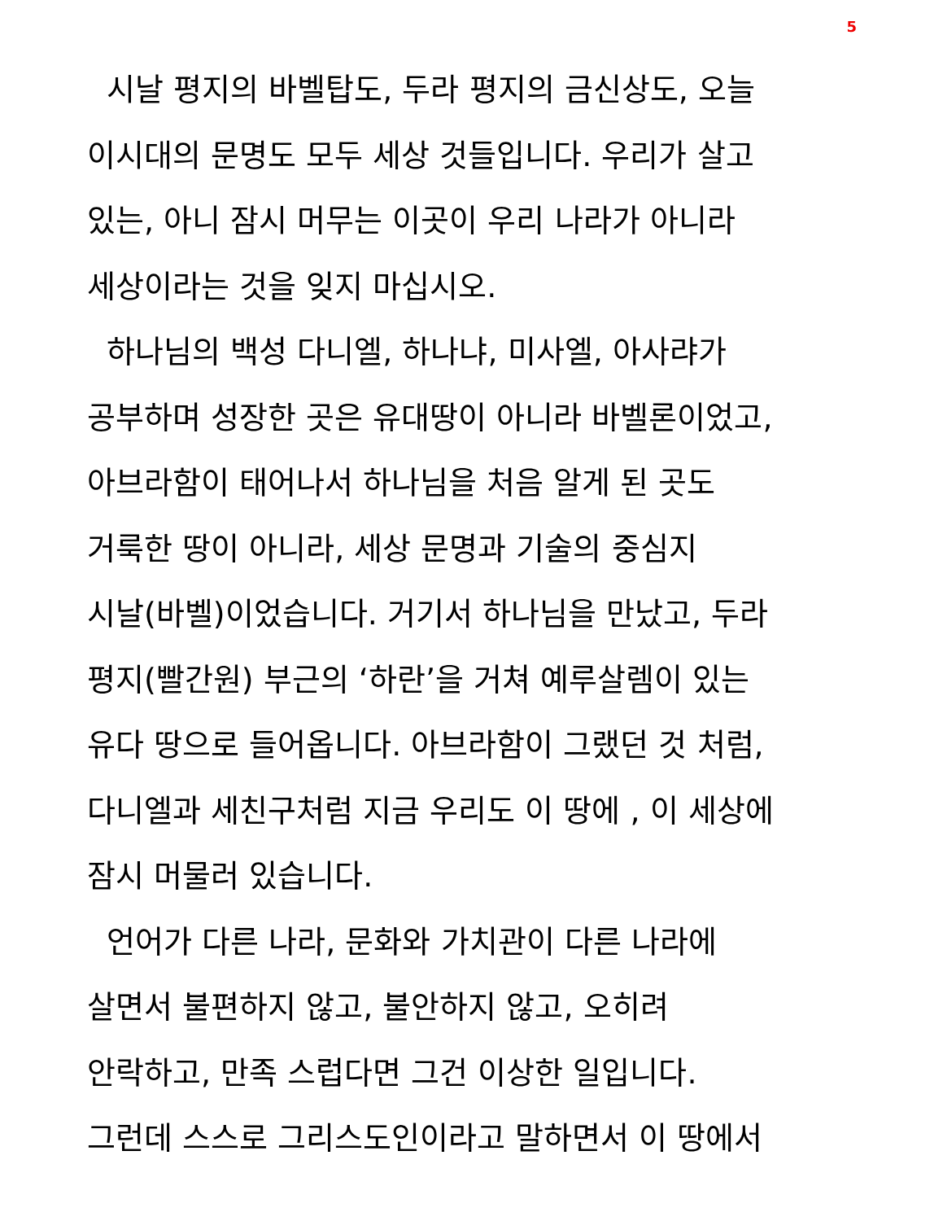5
시날 평지의 바벨탑도, 두라 평지의 금신상도, 오늘
이시대의 문명도 모두 세상 것들입니다. 우리가 살고
있는, 아니 잠시 머무는 이곳이 우리 나라가 아니라
세상이라는 것을 잊지 마십시오.
하나님의 백성 다니엘, 하나냐, 미사엘, 아사랴가
공부하며 성장한 곳은 유대땅이 아니라 바벨론이었고,
아브라함이 태어나서 하나님을 처음 알게 된 곳도
거룩한 땅이 아니라, 세상 문명과 기술의 중심지
시날(바벨)이었습니다. 거기서 하나님을 만났고, 두라
평지(빨간원) 부근의 ‘하란’을 거쳐 예루살렘이 있는
유다 땅으로 들어옵니다. 아브라함이 그랬던 것 처럼,
다니엘과 세친구처럼 지금 우리도 이 땅에 , 이 세상에
잠시 머물러 있습니다.
언어가 다른 나라, 문화와 가치관이 다른 나라에
살면서 불편하지 않고, 불안하지 않고, 오히려
안락하고, 만족 스럽다면 그건 이상한 일입니다.
그런데 스스로 그리스도인이라고 말하면서 이 땅에서